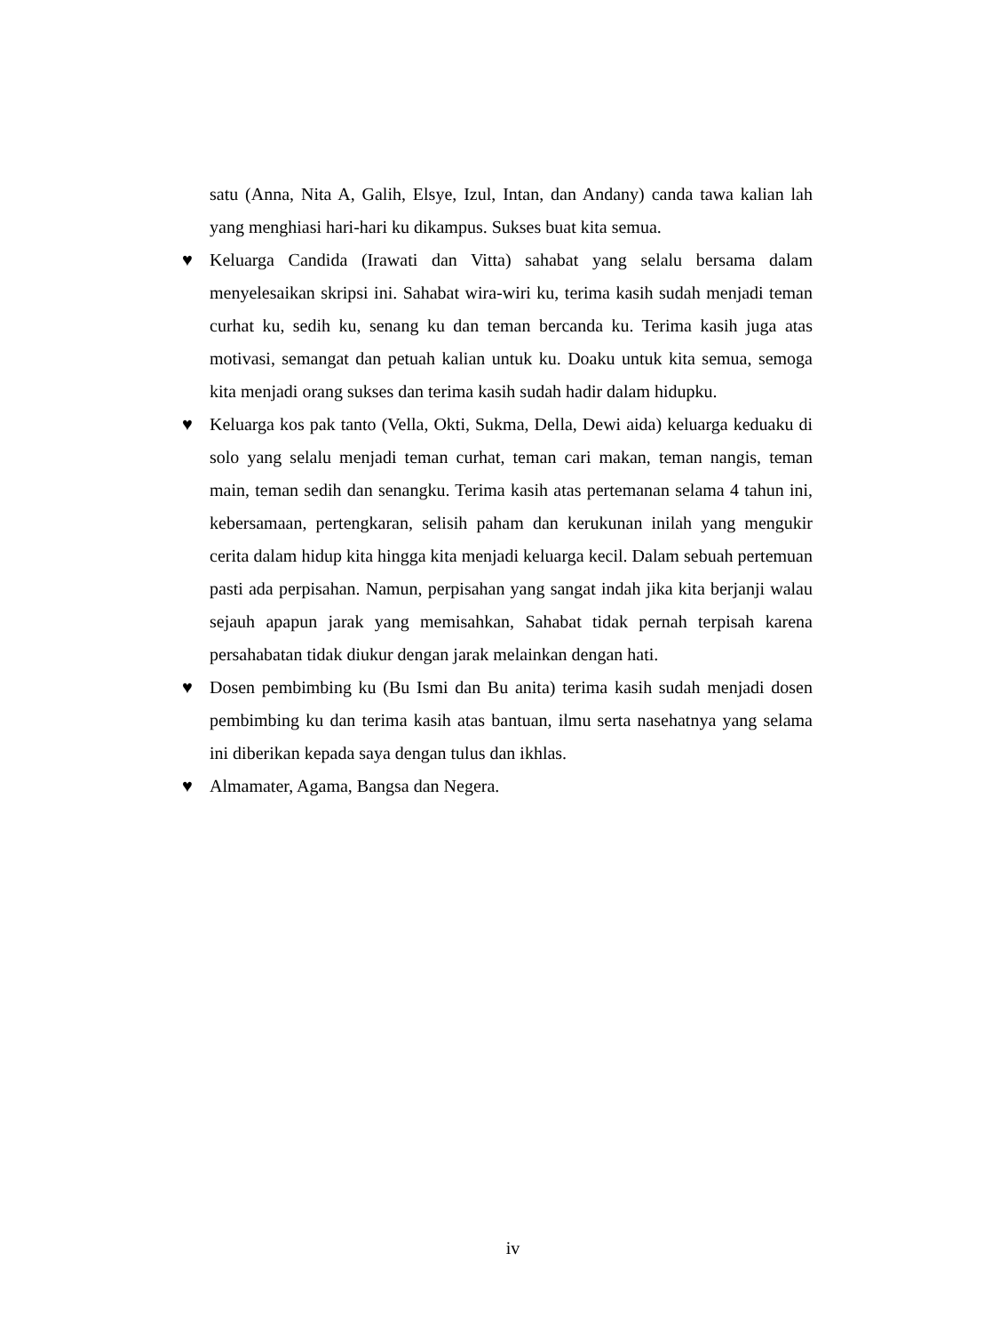satu (Anna, Nita A, Galih, Elsye, Izul, Intan, dan Andany) canda tawa kalian lah yang menghiasi hari-hari ku dikampus. Sukses buat kita semua.
♥ Keluarga Candida (Irawati dan Vitta) sahabat yang selalu bersama dalam menyelesaikan skripsi ini. Sahabat wira-wiri ku, terima kasih sudah menjadi teman curhat ku, sedih ku, senang ku dan teman bercanda ku. Terima kasih juga atas motivasi, semangat dan petuah kalian untuk ku. Doaku untuk kita semua, semoga kita menjadi orang sukses dan terima kasih sudah hadir dalam hidupku.
♥ Keluarga kos pak tanto (Vella, Okti, Sukma, Della, Dewi aida) keluarga keduaku di solo yang selalu menjadi teman curhat, teman cari makan, teman nangis, teman main, teman sedih dan senangku. Terima kasih atas pertemanan selama 4 tahun ini, kebersamaan, pertengkaran, selisih paham dan kerukunan inilah yang mengukir cerita dalam hidup kita hingga kita menjadi keluarga kecil. Dalam sebuah pertemuan pasti ada perpisahan. Namun, perpisahan yang sangat indah jika kita berjanji walau sejauh apapun jarak yang memisahkan, Sahabat tidak pernah terpisah karena persahabatan tidak diukur dengan jarak melainkan dengan hati.
♥ Dosen pembimbing ku (Bu Ismi dan Bu anita) terima kasih sudah menjadi dosen pembimbing ku dan terima kasih atas bantuan, ilmu serta nasehatnya yang selama ini diberikan kepada saya dengan tulus dan ikhlas.
♥ Almamater, Agama, Bangsa dan Negera.
iv